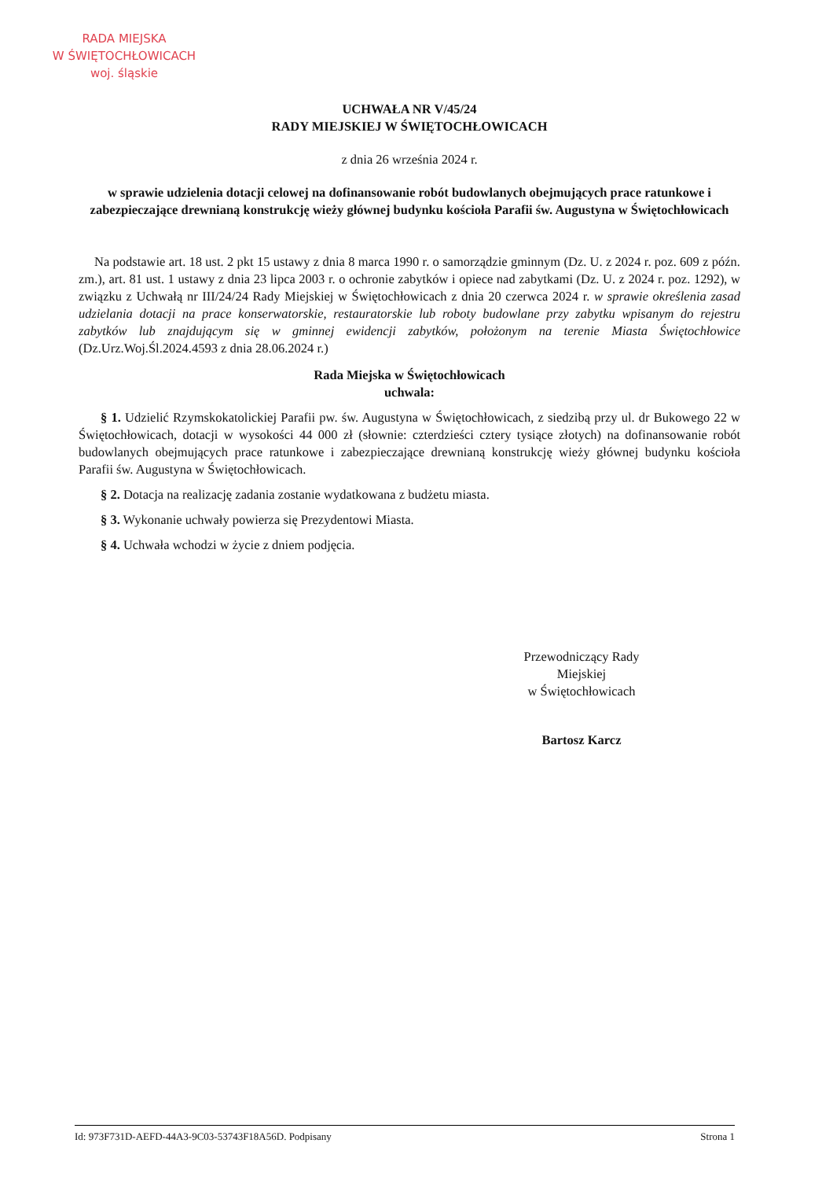RADA MIEJSKA
W ŚWIĘTOCHŁOWICACH
woj. śląskie
UCHWAŁA NR V/45/24
RADY MIEJSKIEJ W ŚWIĘTOCHŁOWICACH
z dnia 26 września 2024 r.
w sprawie udzielenia dotacji celowej na dofinansowanie robót budowlanych obejmujących prace ratunkowe i zabezpieczające drewnianą konstrukcję wieży głównej budynku kościoła Parafii św. Augustyna w Świętochłowicach
Na podstawie art. 18 ust. 2 pkt 15 ustawy z dnia 8 marca 1990 r. o samorządzie gminnym (Dz. U. z 2024 r. poz. 609 z późn. zm.), art. 81 ust. 1 ustawy z dnia 23 lipca 2003 r. o ochronie zabytków i opiece nad zabytkami (Dz. U. z 2024 r. poz. 1292), w związku z Uchwałą nr III/24/24 Rady Miejskiej w Świętochłowicach z dnia 20 czerwca 2024 r. w sprawie określenia zasad udzielania dotacji na prace konserwatorskie, restauratorskie lub roboty budowlane przy zabytku wpisanym do rejestru zabytków lub znajdującym się w gminnej ewidencji zabytków, położonym na terenie Miasta Świętochłowice (Dz.Urz.Woj.Śl.2024.4593 z dnia 28.06.2024 r.)
Rada Miejska w Świętochłowicach
uchwala:
§ 1. Udzielić Rzymskokatolickiej Parafii pw. św. Augustyna w Świętochłowicach, z siedzibą przy ul. dr Bukowego 22 w Świętochłowicach, dotacji w wysokości 44 000 zł (słownie: czterdzieści cztery tysiące złotych) na dofinansowanie robót budowlanych obejmujących prace ratunkowe i zabezpieczające drewnianą konstrukcję wieży głównej budynku kościoła Parafii św. Augustyna w Świętochłowicach.
§ 2. Dotacja na realizację zadania zostanie wydatkowana z budżetu miasta.
§ 3. Wykonanie uchwały powierza się Prezydentowi Miasta.
§ 4. Uchwała wchodzi w życie z dniem podjęcia.
Przewodniczący Rady
Miejskiej
w Świętochłowicach
Bartosz Karcz
Id: 973F731D-AEFD-44A3-9C03-53743F18A56D. Podpisany Strona 1